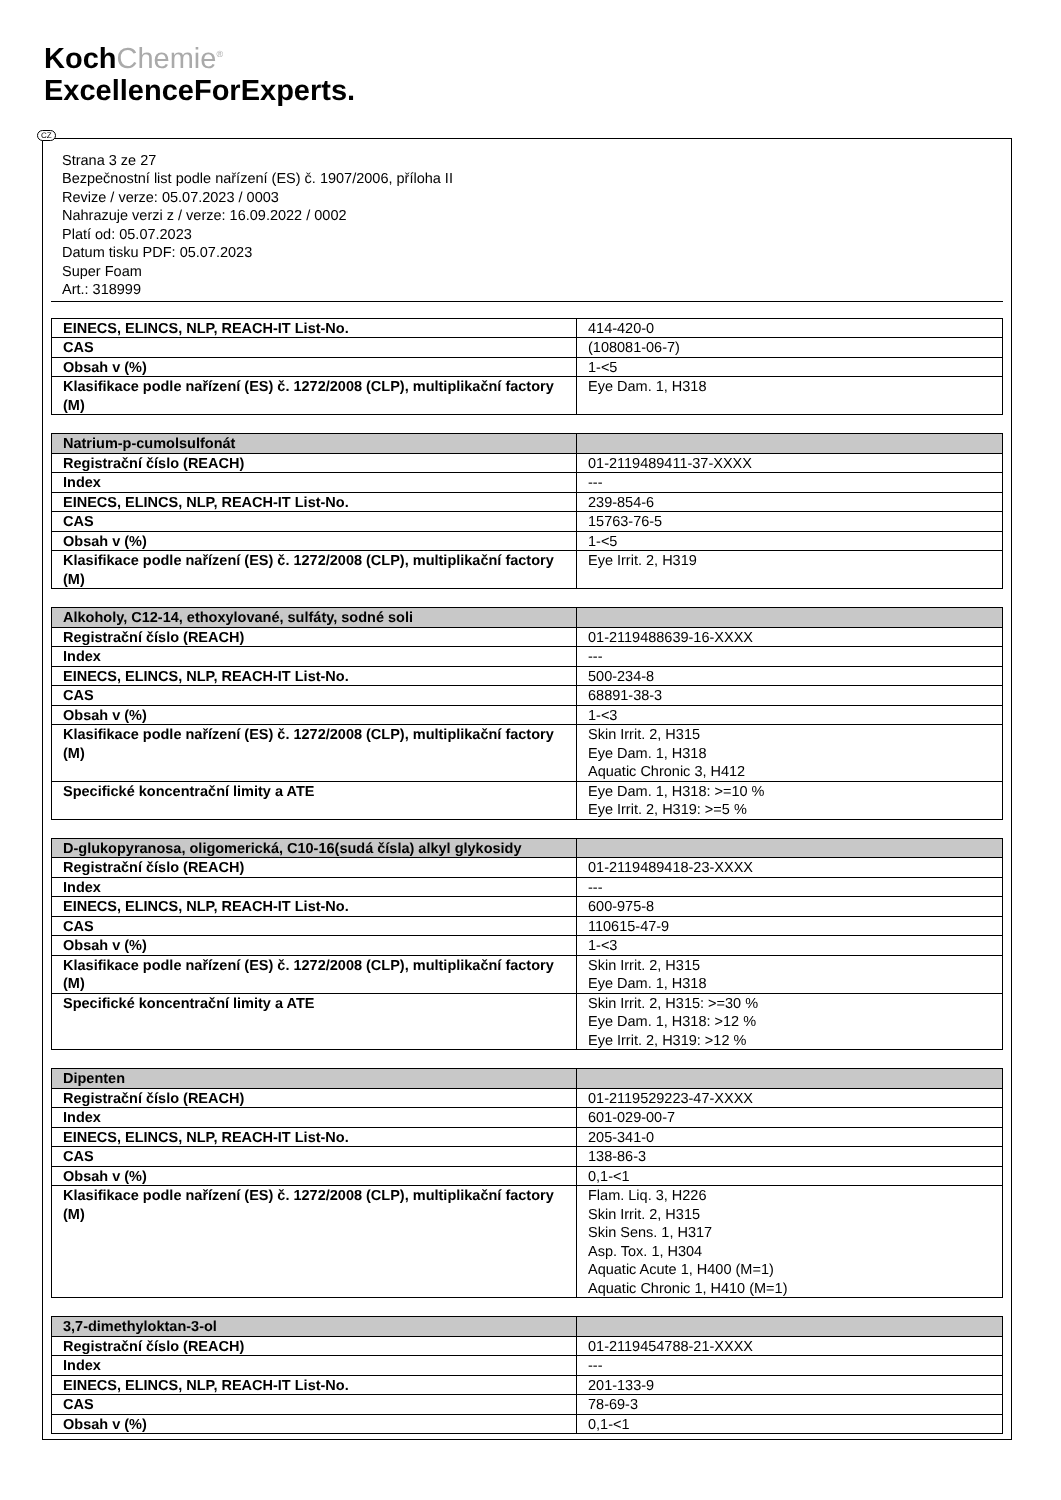KochChemie<sup>®</sup>
ExcellenceForExperts.
CZ
Strana 3 ze 27
Bezpečnostní list podle nařízení (ES) č. 1907/2006, příloha II
Revize / verze: 05.07.2023 / 0003
Nahrazuje verzi z / verze: 16.09.2022 / 0002
Platí od: 05.07.2023
Datum tisku PDF: 05.07.2023
Super Foam
Art.: 318999
| EINECS, ELINCS, NLP, REACH-IT List-No. | 414-420-0 |
| CAS | (108081-06-7) |
| Obsah v (%) | 1-<5 |
| Klasifikace podle nařízení (ES) č. 1272/2008 (CLP), multiplikační factory (M) | Eye Dam. 1, H318 |
| Natrium-p-cumolsulfonát | |
| Registrační číslo (REACH) | 01-2119489411-37-XXXX |
| Index | --- |
| EINECS, ELINCS, NLP, REACH-IT List-No. | 239-854-6 |
| CAS | 15763-76-5 |
| Obsah v (%) | 1-<5 |
| Klasifikace podle nařízení (ES) č. 1272/2008 (CLP), multiplikační factory (M) | Eye Irrit. 2, H319 |
| Alkoholy, C12-14, ethoxylované, sulfáty, sodné soli | |
| Registrační číslo (REACH) | 01-2119488639-16-XXXX |
| Index | --- |
| EINECS, ELINCS, NLP, REACH-IT List-No. | 500-234-8 |
| CAS | 68891-38-3 |
| Obsah v (%) | 1-<3 |
| Klasifikace podle nařízení (ES) č. 1272/2008 (CLP), multiplikační factory (M) | Skin Irrit. 2, H315 Eye Dam. 1, H318 Aquatic Chronic 3, H412 |
| Specifické koncentrační limity a ATE | Eye Dam. 1, H318: >=10 % Eye Irrit. 2, H319: >=5 % |
| D-glukopyranosa, oligomerická, C10-16(sudá čísla) alkyl glykosidy | |
| Registrační číslo (REACH) | 01-2119489418-23-XXXX |
| Index | --- |
| EINECS, ELINCS, NLP, REACH-IT List-No. | 600-975-8 |
| CAS | 110615-47-9 |
| Obsah v (%) | 1-<3 |
| Klasifikace podle nařízení (ES) č. 1272/2008 (CLP), multiplikační factory (M) | Skin Irrit. 2, H315 Eye Dam. 1, H318 |
| Specifické koncentrační limity a ATE | Skin Irrit. 2, H315: >=30 % Eye Dam. 1, H318: >12 % Eye Irrit. 2, H319: >12 % |
| Dipenten | |
| Registrační číslo (REACH) | 01-2119529223-47-XXXX |
| Index | 601-029-00-7 |
| EINECS, ELINCS, NLP, REACH-IT List-No. | 205-341-0 |
| CAS | 138-86-3 |
| Obsah v (%) | 0,1-<1 |
| Klasifikace podle nařízení (ES) č. 1272/2008 (CLP), multiplikační factory (M) | Flam. Liq. 3, H226 Skin Irrit. 2, H315 Skin Sens. 1, H317 Asp. Tox. 1, H304 Aquatic Acute 1, H400 (M=1) Aquatic Chronic 1, H410 (M=1) |
| 3,7-dimethyloktan-3-ol | |
| Registrační číslo (REACH) | 01-2119454788-21-XXXX |
| Index | --- |
| EINECS, ELINCS, NLP, REACH-IT List-No. | 201-133-9 |
| CAS | 78-69-3 |
| Obsah v (%) | 0,1-<1 |